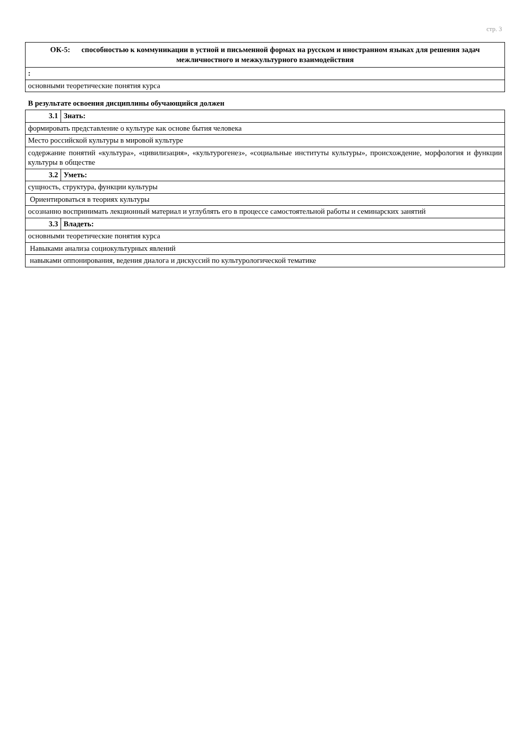стр. 3
| ОК-5: способностью к коммуникации в устной и письменной формах на русском и иностранном языках для решения задач межличностного и межкультурного взаимодействия |
| : |
| основными теоретические понятия курса |
В результате освоения дисциплины обучающийся должен
| 3.1 | Знать: |
| формировать представление о культуре как основе бытия человека | |
| Место российской культуры в мировой культуре | |
| содержание понятий «культура», «цивилизация», «культурогенез», «социальные институты культуры», происхождение, морфология и функции культуры в обществе | |
| 3.2 | Уметь: |
| сущность, структура, функции культуры | |
| Ориентироваться в теориях культуры | |
| осознанно воспринимать лекционный материал и углублять его в процессе самостоятельной работы и семинарских занятий | |
| 3.3 | Владеть: |
| основными теоретические понятия курса | |
| Навыками анализа социокультурных явлений | |
| навыками оппонирования, ведения диалога и дискуссий по культурологической тематике | |